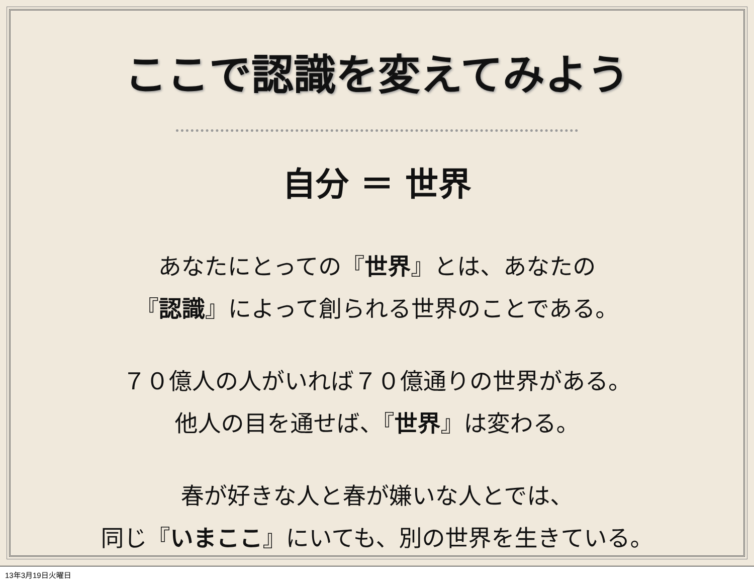ここで認識を変えてみよう
自分 ＝ 世界
あなたにとっての『世界』とは、あなたの
『認識』によって創られる世界のことである。
７０億人の人がいれば７０億通りの世界がある。
他人の目を通せば、『世界』は変わる。
春が好きな人と春が嫌いな人とでは、
同じ『いまここ』にいても、別の世界を生きている。
13年3月19日火曜日